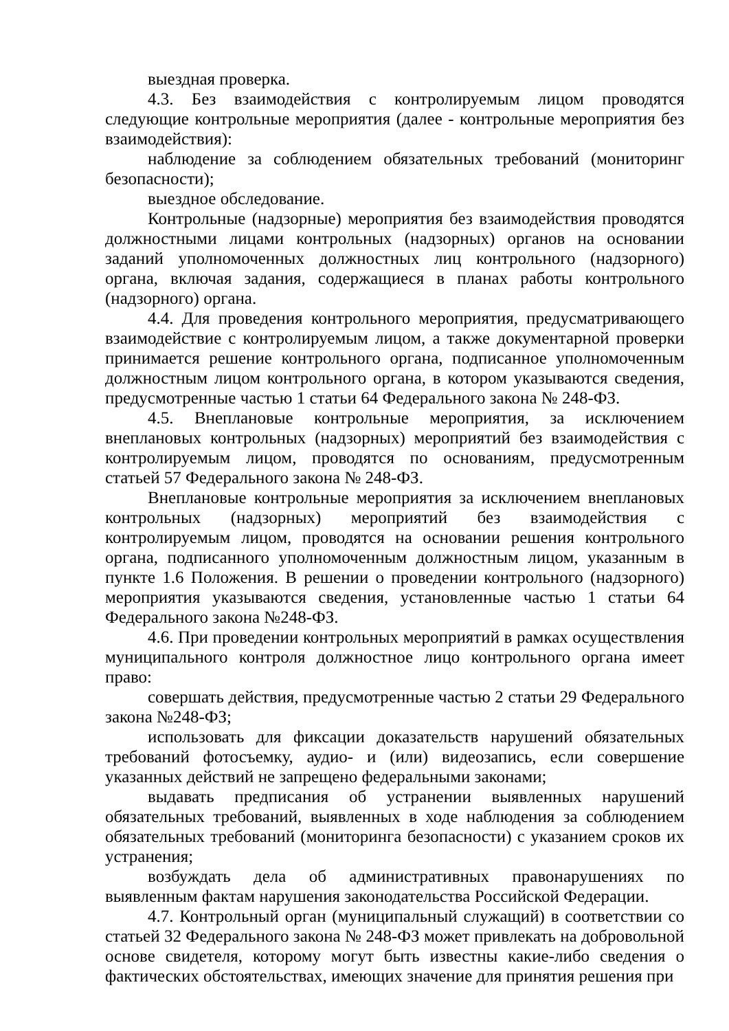выездная проверка.
4.3. Без взаимодействия с контролируемым лицом проводятся следующие контрольные мероприятия (далее - контрольные мероприятия без взаимодействия):
наблюдение за соблюдением обязательных требований (мониторинг безопасности);
выездное обследование.
Контрольные (надзорные) мероприятия без взаимодействия проводятся должностными лицами контрольных (надзорных) органов на основании заданий уполномоченных должностных лиц контрольного (надзорного) органа, включая задания, содержащиеся в планах работы контрольного (надзорного) органа.
4.4. Для проведения контрольного мероприятия, предусматривающего взаимодействие с контролируемым лицом, а также документарной проверки принимается решение контрольного органа, подписанное уполномоченным должностным лицом контрольного органа, в котором указываются сведения, предусмотренные частью 1 статьи 64 Федерального закона № 248-ФЗ.
4.5. Внеплановые контрольные мероприятия, за исключением внеплановых контрольных (надзорных) мероприятий без взаимодействия с контролируемым лицом, проводятся по основаниям, предусмотренным статьей 57 Федерального закона № 248-ФЗ.
Внеплановые контрольные мероприятия за исключением внеплановых контрольных (надзорных) мероприятий без взаимодействия с контролируемым лицом, проводятся на основании решения контрольного органа, подписанного уполномоченным должностным лицом, указанным в пункте 1.6 Положения. В решении о проведении контрольного (надзорного) мероприятия указываются сведения, установленные частью 1 статьи 64 Федерального закона №248-ФЗ.
4.6. При проведении контрольных мероприятий в рамках осуществления муниципального контроля должностное лицо контрольного органа имеет право:
совершать действия, предусмотренные частью 2 статьи 29 Федерального закона №248-ФЗ;
использовать для фиксации доказательств нарушений обязательных требований фотосъемку, аудио- и (или) видеозапись, если совершение указанных действий не запрещено федеральными законами;
выдавать предписания об устранении выявленных нарушений обязательных требований, выявленных в ходе наблюдения за соблюдением обязательных требований (мониторинга безопасности) с указанием сроков их устранения;
возбуждать дела об административных правонарушениях по выявленным фактам нарушения законодательства Российской Федерации.
4.7. Контрольный орган (муниципальный служащий) в соответствии со статьей 32 Федерального закона № 248-ФЗ может привлекать на добровольной основе свидетеля, которому могут быть известны какие-либо сведения о фактических обстоятельствах, имеющих значение для принятия решения при